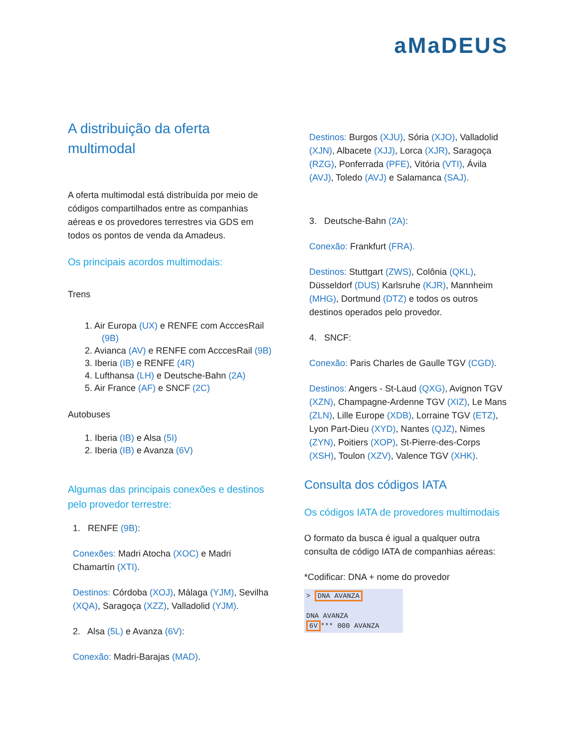aMaDEUS
A distribuição da oferta multimodal
A oferta multimodal está distribuída por meio de códigos compartilhados entre as companhias aéreas e os provedores terrestres via GDS em todos os pontos de venda da Amadeus.
Os principais acordos multimodais:
Trens
1. Air Europa (UX) e RENFE com AcccesRail (9B)
2. Avianca (AV) e RENFE com AcccesRail (9B)
3. Iberia (IB) e RENFE (4R)
4. Lufthansa (LH) e Deutsche-Bahn (2A)
5. Air France (AF) e SNCF (2C)
Autobuses
1. Iberia (IB) e Alsa (5I)
2. Iberia (IB) e Avanza (6V)
Algumas das principais conexões e destinos pelo provedor terrestre:
1. RENFE (9B):
Conexões: Madri Atocha (XOC) e Madri Chamartín (XTI).
Destinos: Córdoba (XOJ), Málaga (YJM), Sevilha (XQA), Saragoça (XZZ), Valladolid (YJM).
2. Alsa (5L) e Avanza (6V):
Conexão: Madri-Barajas (MAD).
Destinos: Burgos (XJU), Sória (XJO), Valladolid (XJN), Albacete (XJJ), Lorca (XJR), Saragoça (RZG), Ponferrada (PFE), Vitória (VTI), Ávila (AVJ), Toledo (AVJ) e Salamanca (SAJ).
3. Deutsche-Bahn (2A):
Conexão: Frankfurt (FRA).
Destinos: Stuttgart (ZWS), Colônia (QKL), Düsseldorf (DUS) Karlsruhe (KJR), Mannheim (MHG), Dortmund (DTZ) e todos os outros destinos operados pelo provedor.
4. SNCF:
Conexão: Paris Charles de Gaulle TGV (CGD).
Destinos: Angers - St-Laud (QXG), Avignon TGV (XZN), Champagne-Ardenne TGV (XIZ), Le Mans (ZLN), Lille Europe (XDB), Lorraine TGV (ETZ), Lyon Part-Dieu (XYD), Nantes (QJZ), Nimes (ZYN), Poitiers (XOP), St-Pierre-des-Corps (XSH), Toulon (XZV), Valence TGV (XHK).
Consulta dos códigos IATA
Os códigos IATA de provedores multimodais
O formato da busca é igual a qualquer outra consulta de código IATA de companhias aéreas:
*Codificar: DNA + nome do provedor
> DNA AVANZA
DNA AVANZA
6V *** 000 AVANZA